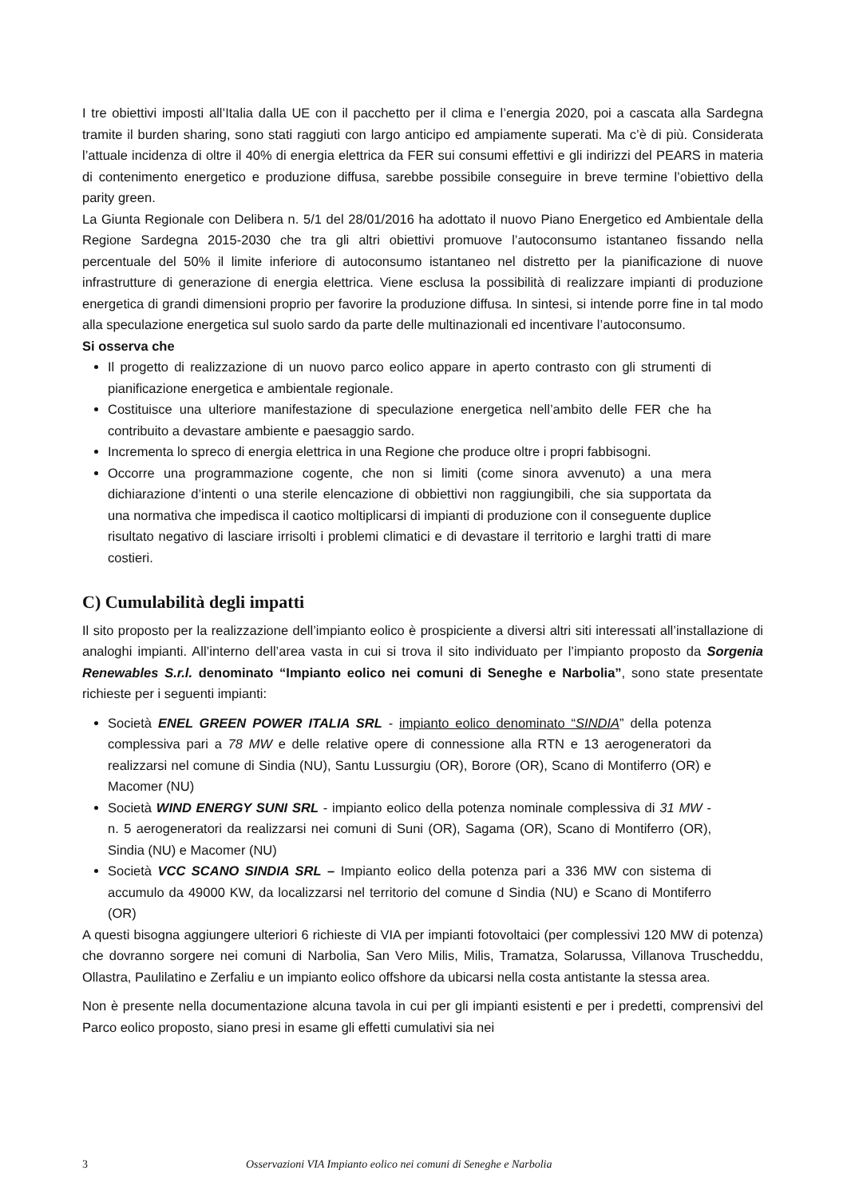I tre obiettivi imposti all’Italia dalla UE con il pacchetto per il clima e l’energia 2020, poi a cascata alla Sardegna tramite il burden sharing, sono stati raggiuti con largo anticipo ed ampiamente superati. Ma c’è di più. Considerata l’attuale incidenza di oltre il 40% di energia elettrica da FER sui consumi effettivi e gli indirizzi del PEARS in materia di contenimento energetico e produzione diffusa, sarebbe possibile conseguire in breve termine l’obiettivo della parity green.
La Giunta Regionale con Delibera n. 5/1 del 28/01/2016 ha adottato il nuovo Piano Energetico ed Ambientale della Regione Sardegna 2015-2030 che tra gli altri obiettivi promuove l’autoconsumo istantaneo fissando nella percentuale del 50% il limite inferiore di autoconsumo istantaneo nel distretto per la pianificazione di nuove infrastrutture di generazione di energia elettrica. Viene esclusa la possibilità di realizzare impianti di produzione energetica di grandi dimensioni proprio per favorire la produzione diffusa. In sintesi, si intende porre fine in tal modo alla speculazione energetica sul suolo sardo da parte delle multinazionali ed incentivare l’autoconsumo.
Si osserva che
Il progetto di realizzazione di un nuovo parco eolico appare in aperto contrasto con gli strumenti di pianificazione energetica e ambientale regionale.
Costituisce una ulteriore manifestazione di speculazione energetica nell’ambito delle FER che ha contribuito a devastare ambiente e paesaggio sardo.
Incrementa lo spreco di energia elettrica in una Regione che produce oltre i propri fabbisogni.
Occorre una programmazione cogente, che non si limiti (come sinora avvenuto) a una mera dichiarazione d’intenti o una sterile elencazione di obbiettivi non raggiungibili, che sia supportata da una normativa che impedisca il caotico moltiplicarsi di impianti di produzione con il conseguente duplice risultato negativo di lasciare irrisolti i problemi climatici e di devastare il territorio e larghi tratti di mare costieri.
C) Cumulabilità degli impatti
Il sito proposto per la realizzazione dell’impianto eolico è prospiciente a diversi altri siti interessati all’installazione di analoghi impianti. All’interno dell’area vasta in cui si trova il sito individuato per l’impianto proposto da Sorgenia Renewables S.r.l. denominato “Impianto eolico nei comuni di Seneghe e Narbolia”, sono state presentate richieste per i seguenti impianti:
Società ENEL GREEN POWER ITALIA SRL - impianto eolico denominato “SINDIA” della potenza complessiva pari a 78 MW e delle relative opere di connessione alla RTN e 13 aerogeneratori da realizzarsi nel comune di Sindia (NU), Santu Lussurgiu (OR), Borore (OR), Scano di Montiferro (OR) e Macomer (NU)
Società WIND ENERGY SUNI SRL - impianto eolico della potenza nominale complessiva di 31 MW - n. 5 aerogeneratori da realizzarsi nei comuni di Suni (OR), Sagama (OR), Scano di Montiferro (OR), Sindia (NU) e Macomer (NU)
Società VCC SCANO SINDIA SRL – Impianto eolico della potenza pari a 336 MW con sistema di accumulo da 49000 KW, da localizzarsi nel territorio del comune d Sindia (NU) e Scano di Montiferro (OR)
A questi bisogna aggiungere ulteriori 6 richieste di VIA per impianti fotovoltaici (per complessivi 120 MW di potenza) che dovranno sorgere nei comuni di Narbolia, San Vero Milis, Milis, Tramatza, Solarussa, Villanova Truscheddu, Ollastra, Paulilatino e Zerfaliu e un impianto eolico offshore da ubicarsi nella costa antistante la stessa area.
Non è presente nella documentazione alcuna tavola in cui per gli impianti esistenti e per i predetti, comprensivi del Parco eolico proposto, siano presi in esame gli effetti cumulativi sia nei
3 Osservazioni VIA Impianto eolico nei comuni di Seneghe e Narbolia